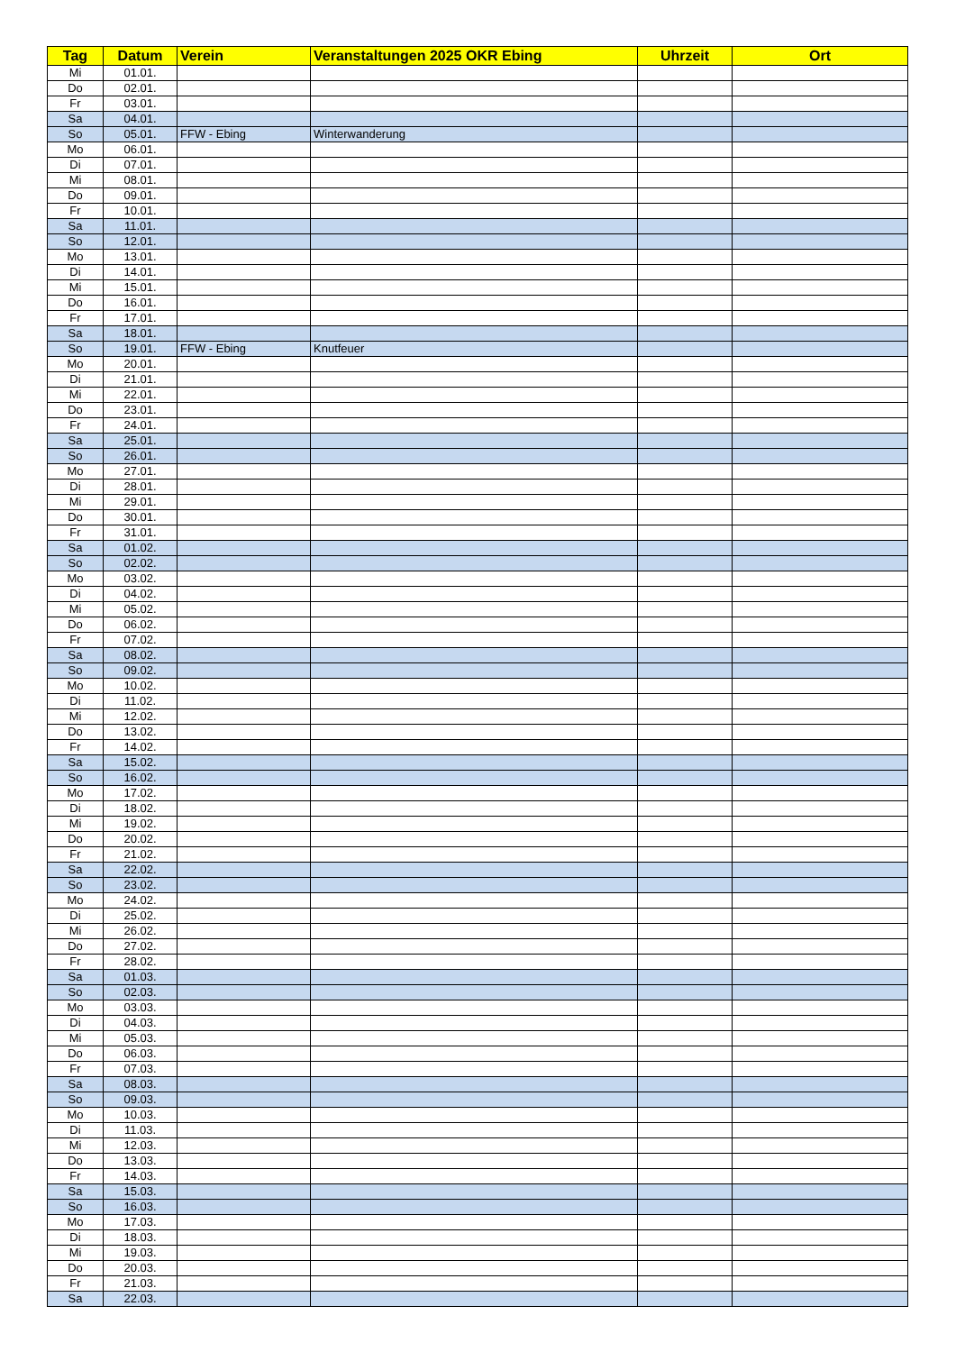| Tag | Datum | Verein | Veranstaltungen 2025 OKR Ebing | Uhrzeit | Ort |
| --- | --- | --- | --- | --- | --- |
| Mi | 01.01. | | | | |
| Do | 02.01. | | | | |
| Fr | 03.01. | | | | |
| Sa | 04.01. | | | | |
| So | 05.01. | FFW - Ebing | Winterwanderung | | |
| Mo | 06.01. | | | | |
| Di | 07.01. | | | | |
| Mi | 08.01. | | | | |
| Do | 09.01. | | | | |
| Fr | 10.01. | | | | |
| Sa | 11.01. | | | | |
| So | 12.01. | | | | |
| Mo | 13.01. | | | | |
| Di | 14.01. | | | | |
| Mi | 15.01. | | | | |
| Do | 16.01. | | | | |
| Fr | 17.01. | | | | |
| Sa | 18.01. | | | | |
| So | 19.01. | FFW - Ebing | Knutfeuer | | |
| Mo | 20.01. | | | | |
| Di | 21.01. | | | | |
| Mi | 22.01. | | | | |
| Do | 23.01. | | | | |
| Fr | 24.01. | | | | |
| Sa | 25.01. | | | | |
| So | 26.01. | | | | |
| Mo | 27.01. | | | | |
| Di | 28.01. | | | | |
| Mi | 29.01. | | | | |
| Do | 30.01. | | | | |
| Fr | 31.01. | | | | |
| Sa | 01.02. | | | | |
| So | 02.02. | | | | |
| Mo | 03.02. | | | | |
| Di | 04.02. | | | | |
| Mi | 05.02. | | | | |
| Do | 06.02. | | | | |
| Fr | 07.02. | | | | |
| Sa | 08.02. | | | | |
| So | 09.02. | | | | |
| Mo | 10.02. | | | | |
| Di | 11.02. | | | | |
| Mi | 12.02. | | | | |
| Do | 13.02. | | | | |
| Fr | 14.02. | | | | |
| Sa | 15.02. | | | | |
| So | 16.02. | | | | |
| Mo | 17.02. | | | | |
| Di | 18.02. | | | | |
| Mi | 19.02. | | | | |
| Do | 20.02. | | | | |
| Fr | 21.02. | | | | |
| Sa | 22.02. | | | | |
| So | 23.02. | | | | |
| Mo | 24.02. | | | | |
| Di | 25.02. | | | | |
| Mi | 26.02. | | | | |
| Do | 27.02. | | | | |
| Fr | 28.02. | | | | |
| Sa | 01.03. | | | | |
| So | 02.03. | | | | |
| Mo | 03.03. | | | | |
| Di | 04.03. | | | | |
| Mi | 05.03. | | | | |
| Do | 06.03. | | | | |
| Fr | 07.03. | | | | |
| Sa | 08.03. | | | | |
| So | 09.03. | | | | |
| Mo | 10.03. | | | | |
| Di | 11.03. | | | | |
| Mi | 12.03. | | | | |
| Do | 13.03. | | | | |
| Fr | 14.03. | | | | |
| Sa | 15.03. | | | | |
| So | 16.03. | | | | |
| Mo | 17.03. | | | | |
| Di | 18.03. | | | | |
| Mi | 19.03. | | | | |
| Do | 20.03. | | | | |
| Fr | 21.03. | | | | |
| Sa | 22.03. | | | | |